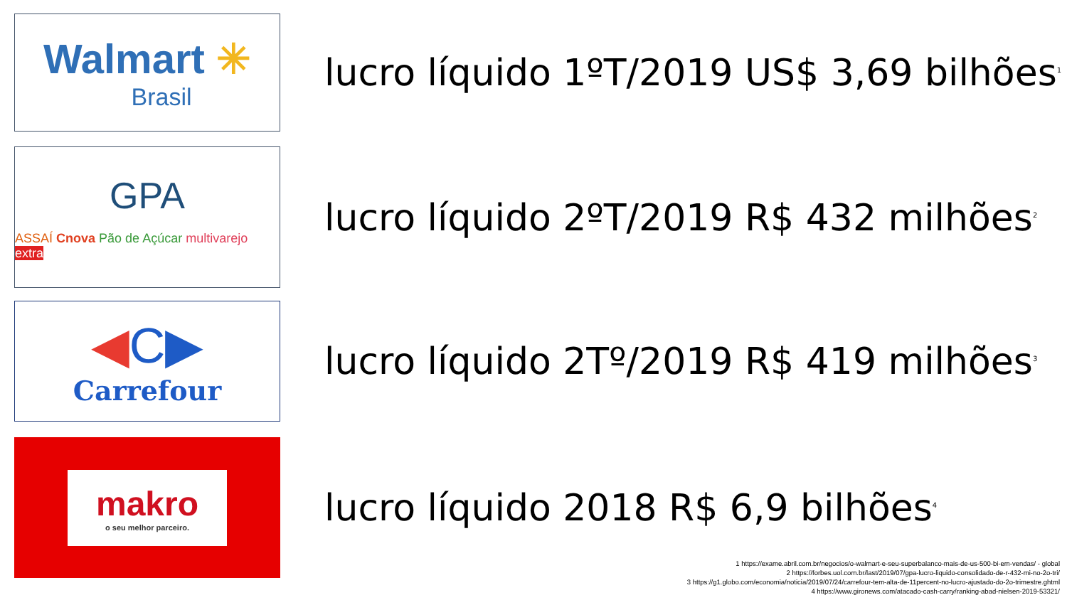Walmart ✳
Brasil
lucro líquido 1ºT/2019 US$ 3,69 bilhões<sup>1</sup>
GPA
ASSAÍ Cnova Pão de Açúcar multivarejo extra
lucro líquido 2ºT/2019 R$ 432 milhões<sup>2</sup>
◀C▶
Carrefour
lucro líquido 2Tº/2019 R$ 419 milhões<sup>3</sup>
makro
o seu melhor parceiro.
lucro líquido 2018 R$ 6,9 bilhões<sup>4</sup>
1 https://exame.abril.com.br/negocios/o-walmart-e-seu-superbalanco-mais-de-us-500-bi-em-vendas/ - global
2 https://forbes.uol.com.br/last/2019/07/gpa-lucro-liquido-consolidado-de-r-432-mi-no-2o-tri/
3 https://g1.globo.com/economia/noticia/2019/07/24/carrefour-tem-alta-de-11percent-no-lucro-ajustado-do-2o-trimestre.ghtml
4 https://www.gironews.com/atacado-cash-carry/ranking-abad-nielsen-2019-53321/